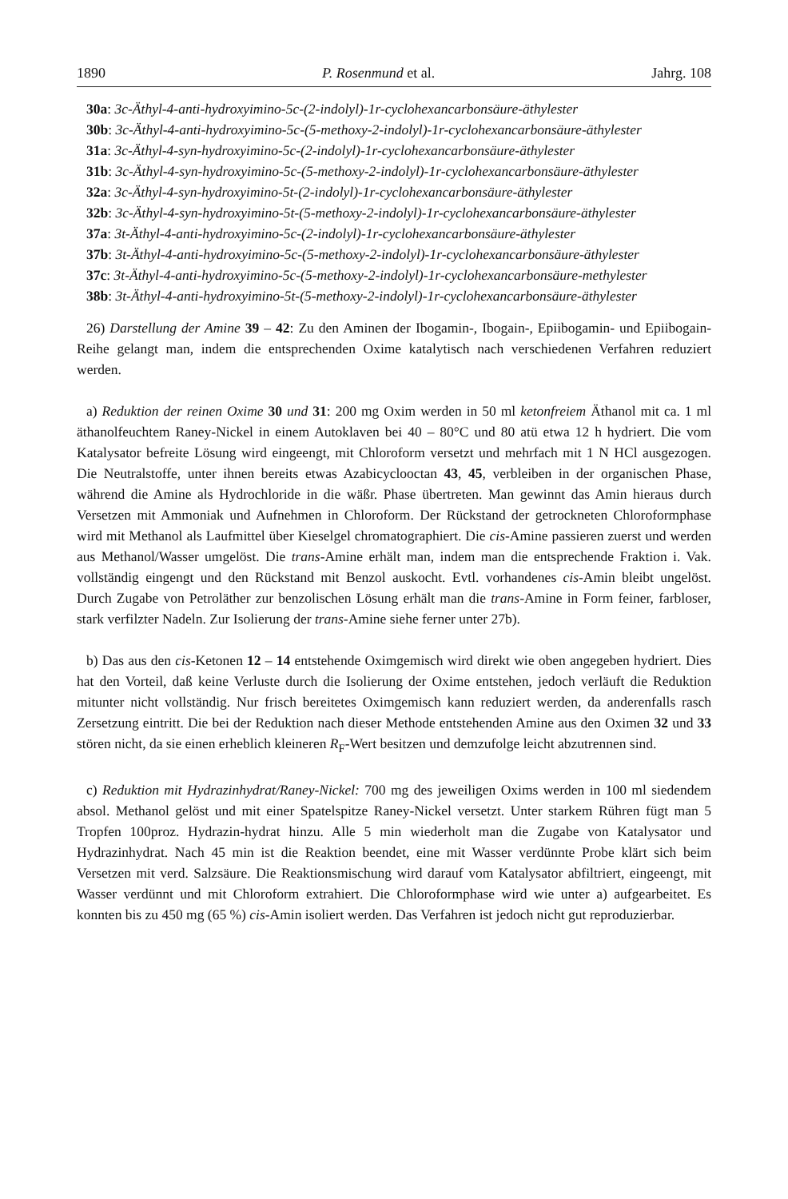1890 P. Rosenmund et al. Jahrg. 108
30a: 3c-Äthyl-4-anti-hydroxyimino-5c-(2-indolyl)-1r-cyclohexancarbonsäure-äthylester
30b: 3c-Äthyl-4-anti-hydroxyimino-5c-(5-methoxy-2-indolyl)-1r-cyclohexancarbonsäure-äthylester
31a: 3c-Äthyl-4-syn-hydroxyimino-5c-(2-indolyl)-1r-cyclohexancarbonsäure-äthylester
31b: 3c-Äthyl-4-syn-hydroxyimino-5c-(5-methoxy-2-indolyl)-1r-cyclohexancarbonsäure-äthylester
32a: 3c-Äthyl-4-syn-hydroxyimino-5t-(2-indolyl)-1r-cyclohexancarbonsäure-äthylester
32b: 3c-Äthyl-4-syn-hydroxyimino-5t-(5-methoxy-2-indolyl)-1r-cyclohexancarbonsäure-äthylester
37a: 3t-Äthyl-4-anti-hydroxyimino-5c-(2-indolyl)-1r-cyclohexancarbonsäure-äthylester
37b: 3t-Äthyl-4-anti-hydroxyimino-5c-(5-methoxy-2-indolyl)-1r-cyclohexancarbonsäure-äthylester
37c: 3t-Äthyl-4-anti-hydroxyimino-5c-(5-methoxy-2-indolyl)-1r-cyclohexancarbonsäure-methylester
38b: 3t-Äthyl-4-anti-hydroxyimino-5t-(5-methoxy-2-indolyl)-1r-cyclohexancarbonsäure-äthylester
26) Darstellung der Amine 39 – 42: Zu den Aminen der Ibogamin-, Ibogain-, Epiibogamin- und Epiibogain-Reihe gelangt man, indem die entsprechenden Oxime katalytisch nach verschiedenen Verfahren reduziert werden.
a) Reduktion der reinen Oxime 30 und 31: 200 mg Oxim werden in 50 ml ketonfreiem Äthanol mit ca. 1 ml äthanolfeuchtem Raney-Nickel in einem Autoklaven bei 40 – 80°C und 80 atü etwa 12 h hydriert. Die vom Katalysator befreite Lösung wird eingeengt, mit Chloroform versetzt und mehrfach mit 1 N HCl ausgezogen. Die Neutralstoffe, unter ihnen bereits etwas Azabicyclooctan 43, 45, verbleiben in der organischen Phase, während die Amine als Hydrochloride in die wäßr. Phase übertreten. Man gewinnt das Amin hieraus durch Versetzen mit Ammoniak und Aufnehmen in Chloroform. Der Rückstand der getrockneten Chloroformphase wird mit Methanol als Laufmittel über Kieselgel chromatographiert. Die cis-Amine passieren zuerst und werden aus Methanol/Wasser umgelöst. Die trans-Amine erhält man, indem man die entsprechende Fraktion i. Vak. vollständig eingengt und den Rückstand mit Benzol auskocht. Evtl. vorhandenes cis-Amin bleibt ungelöst. Durch Zugabe von Petroläther zur benzolischen Lösung erhält man die trans-Amine in Form feiner, farbloser, stark verfilzter Nadeln. Zur Isolierung der trans-Amine siehe ferner unter 27b).
b) Das aus den cis-Ketonen 12 – 14 entstehende Oximgemisch wird direkt wie oben angegeben hydriert. Dies hat den Vorteil, daß keine Verluste durch die Isolierung der Oxime entstehen, jedoch verläuft die Reduktion mitunter nicht vollständig. Nur frisch bereitetes Oximgemisch kann reduziert werden, da anderenfalls rasch Zersetzung eintritt. Die bei der Reduktion nach dieser Methode entstehenden Amine aus den Oximen 32 und 33 stören nicht, da sie einen erheblich kleineren R<sub>F</sub>-Wert besitzen und demzufolge leicht abzutrennen sind.
c) Reduktion mit Hydrazinhydrat/Raney-Nickel: 700 mg des jeweiligen Oxims werden in 100 ml siedendem absol. Methanol gelöst und mit einer Spatelspitze Raney-Nickel versetzt. Unter starkem Rühren fügt man 5 Tropfen 100proz. Hydrazin-hydrat hinzu. Alle 5 min wiederholt man die Zugabe von Katalysator und Hydrazinhydrat. Nach 45 min ist die Reaktion beendet, eine mit Wasser verdünnte Probe klärt sich beim Versetzen mit verd. Salzsäure. Die Reaktionsmischung wird darauf vom Katalysator abfiltriert, eingeengt, mit Wasser verdünnt und mit Chloroform extrahiert. Die Chloroformphase wird wie unter a) aufgearbeitet. Es konnten bis zu 450 mg (65 %) cis-Amin isoliert werden. Das Verfahren ist jedoch nicht gut reproduzierbar.